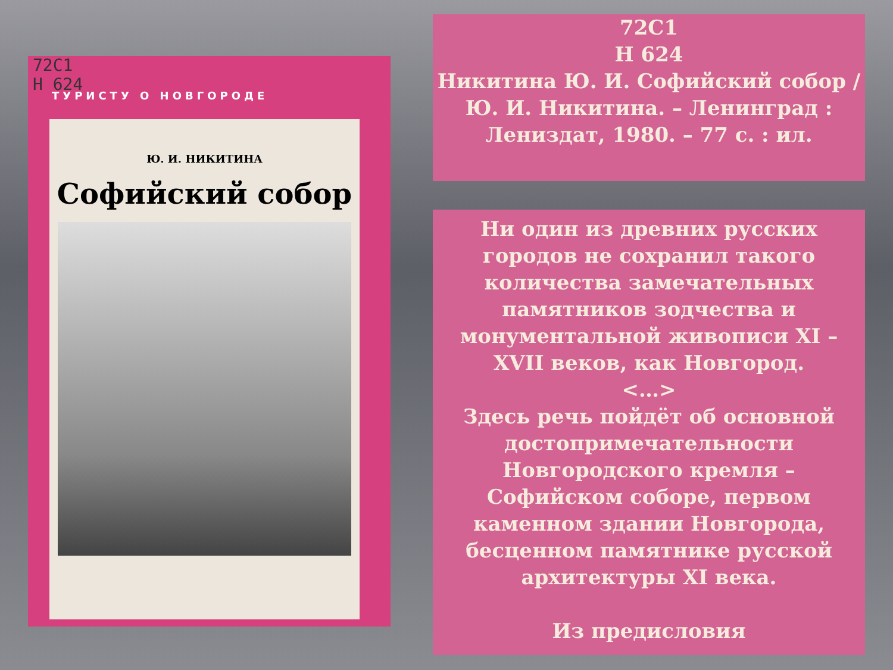72С1
Н 624
ТУРИСТУ О НОВГОРОДЕ
Ю. И. НИКИТИНА
Софийский собор
72С1
Н 624
Никитина Ю. И. Софийский собор / Ю. И. Никитина. – Ленинград : Лениздат, 1980. – 77 с. : ил.
Ни один из древних русских городов не сохранил такого количества замечательных памятников зодчества и монументальной живописи XI – XVII веков, как Новгород.
<…>
Здесь речь пойдёт об основной достопримечательности Новгородского кремля – Софийском соборе, первом каменном здании Новгорода, бесценном памятнике русской архитектуры XI века.
Из предисловия